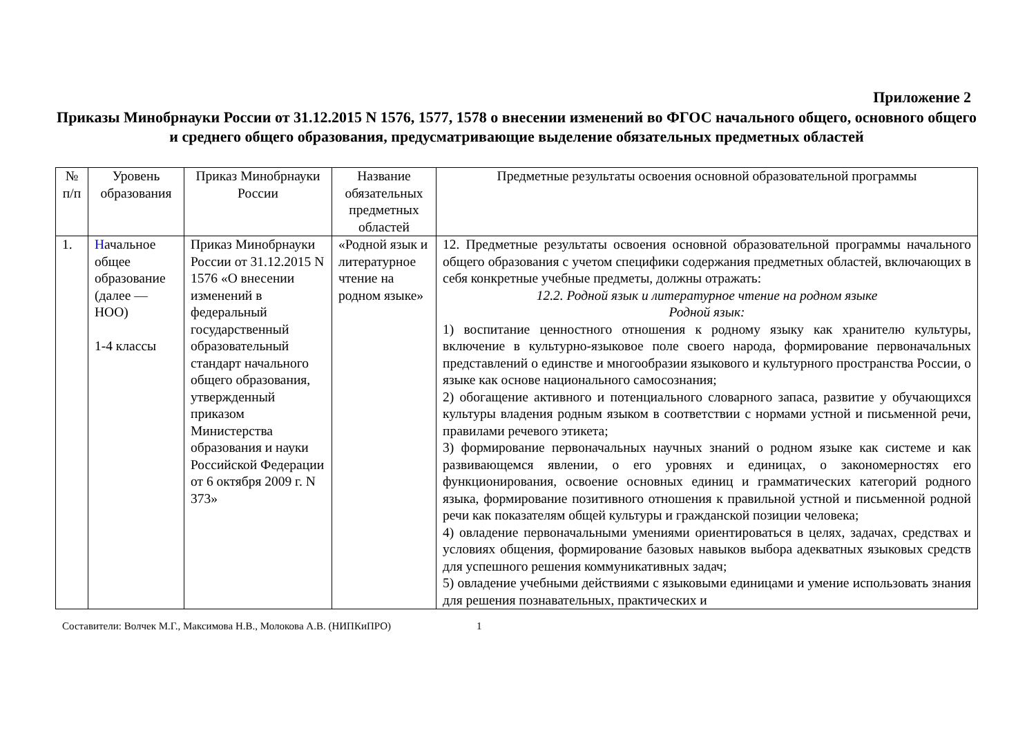Приложение 2
Приказы Минобрнауки России от 31.12.2015 N 1576, 1577, 1578 о внесении изменений во ФГОС начального общего, основного общего и среднего общего образования, предусматривающие выделение обязательных предметных областей
| № п/п | Уровень образования | Приказ Минобрнауки России | Название обязательных предметных областей | Предметные результаты освоения основной образовательной программы |
| --- | --- | --- | --- | --- |
| 1. | Н ачальное общее образование (далее — НОО) 1-4 классы | Приказ Минобрнауки России от 31.12.2015 N 1576 «О внесении изменений в федеральный государственный образовательный стандарт начального общего образования, утвержденный приказом Министерства образования и науки Российской Федерации от 6 октября 2009 г. N 373» | «Родной язык и литературное чтение на родном языке» | 12. Предметные результаты освоения основной образовательной программы начального общего образования с учетом специфики содержания предметных областей, включающих в себя конкретные учебные предметы, должны отражать: 12.2. Родной язык и литературное чтение на родном языке Родной язык: 1) воспитание ценностного отношения к родному языку как хранителю культуры, включение в культурно-языковое поле своего народа, формирование первоначальных представлений о единстве и многообразии языкового и культурного пространства России, о языке как основе национального самосознания; 2) обогащение активного и потенциального словарного запаса, развитие у обучающихся культуры владения родным языком в соответствии с нормами устной и письменной речи, правилами речевого этикета; 3) формирование первоначальных научных знаний о родном языке как системе и как развивающемся явлении, о его уровнях и единицах, о закономерностях его функционирования, освоение основных единиц и грамматических категорий родного языка, формирование позитивного отношения к правильной устной и письменной родной речи как показателям общей культуры и гражданской позиции человека; 4) овладение первоначальными умениями ориентироваться в целях, задачах, средствах и условиях общения, формирование базовых навыков выбора адекватных языковых средств для успешного решения коммуникативных задач; 5) овладение учебными действиями с языковыми единицами и умение использовать знания для решения познавательных, практических и |
Составители: Волчек М.Г., Максимова Н.В., Молокова А.В. (НИПКиПРО) 1